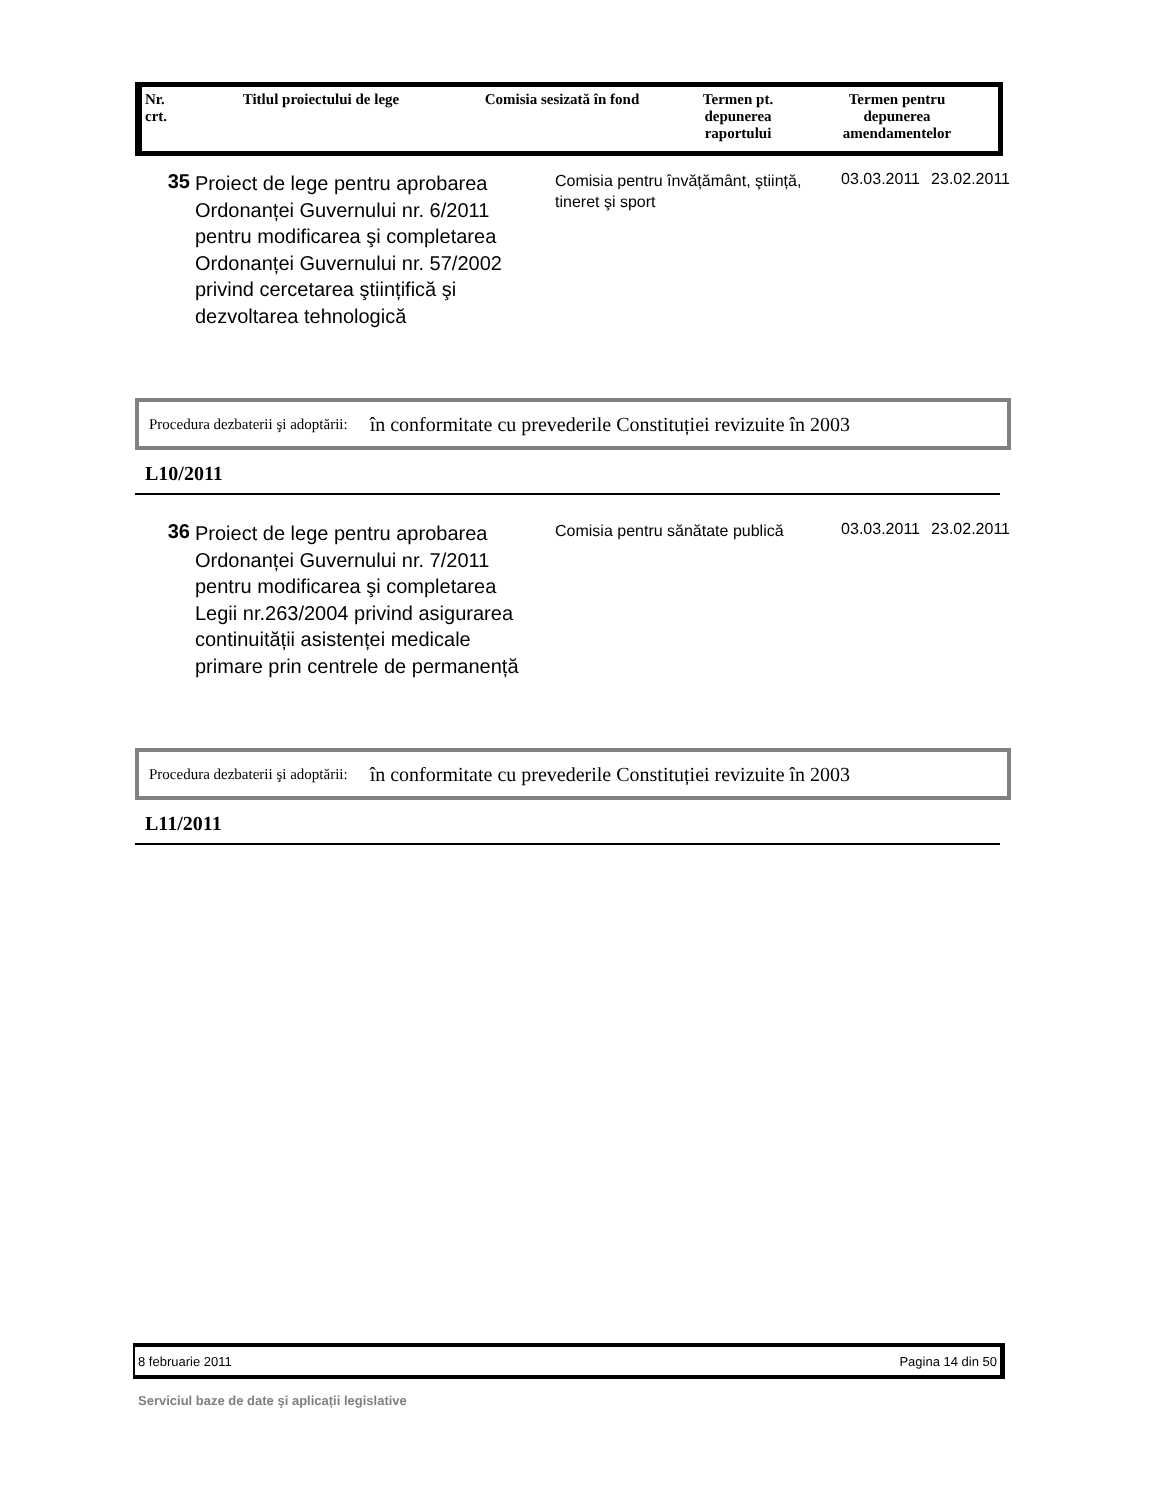| Nr. crt. | Titlul proiectului de lege | Comisia sesizată în fond | Termen pt. depunerea raportului | Termen pentru depunerea amendamentelor |
| --- | --- | --- | --- | --- |
| 35 | Proiect de lege pentru aprobarea Ordonanței Guvernului nr. 6/2011 pentru modificarea şi completarea Ordonanței Guvernului nr. 57/2002 privind cercetarea ştiințifică şi dezvoltarea tehnologică | Comisia pentru învățământ, ştiință, tineret şi sport | 03.03.2011 | 23.02.2011 |
Procedura dezbaterii şi adoptării: în conformitate cu prevederile Constituției revizuite în 2003
L10/2011
| 36 | Proiect de lege pentru aprobarea Ordonanței Guvernului nr. 7/2011 pentru modificarea şi completarea Legii nr.263/2004 privind asigurarea continuității asistenței medicale primare prin centrele de permanență | Comisia pentru sănătate publică | 03.03.2011 | 23.02.2011 |
Procedura dezbaterii şi adoptării: în conformitate cu prevederile Constituției revizuite în 2003
L11/2011
8 februarie 2011 Pagina 14 din 50
Serviciul baze de date şi aplicații legislative